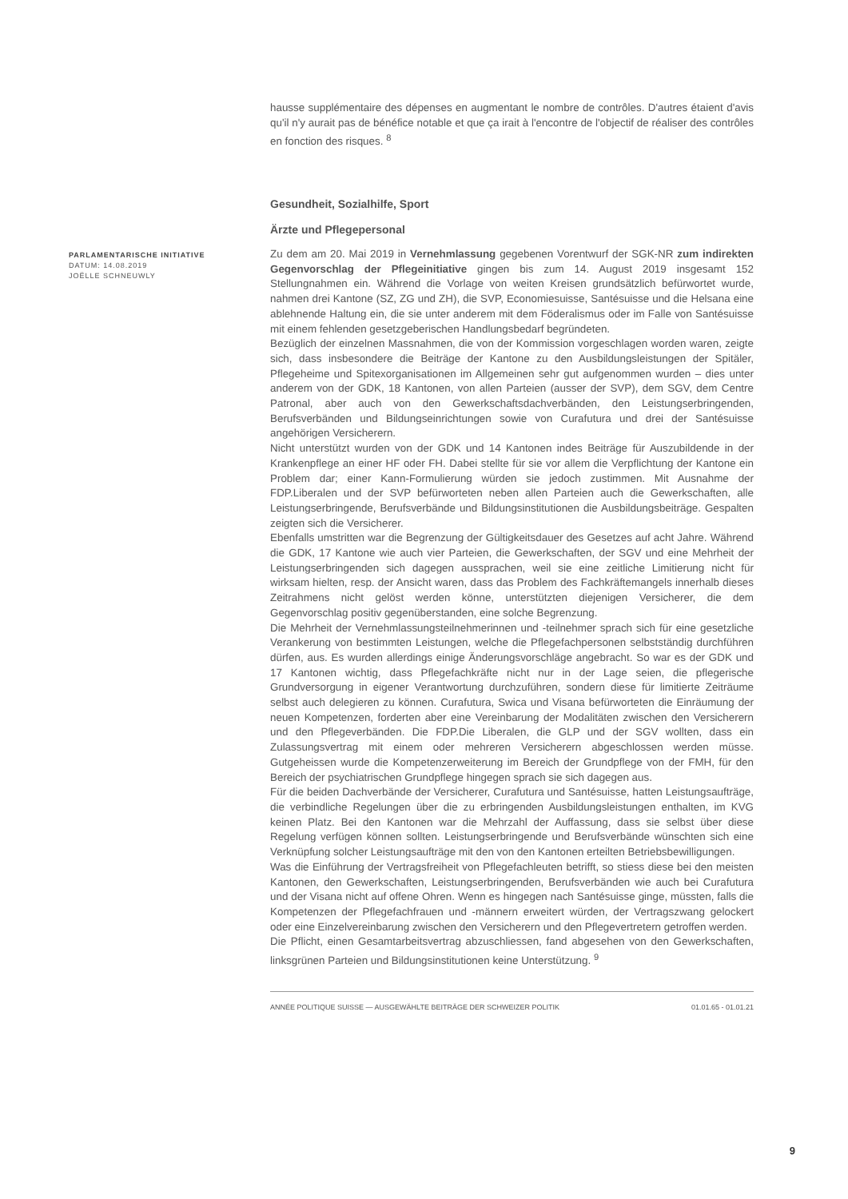hausse supplémentaire des dépenses en augmentant le nombre de contrôles. D'autres étaient d'avis qu'il n'y aurait pas de bénéfice notable et que ça irait à l'encontre de l'objectif de réaliser des contrôles en fonction des risques. <sup>8</sup>
Gesundheit, Sozialhilfe, Sport
Ärzte und Pflegepersonal
PARLAMENTARISCHE INITIATIVE
DATUM: 14.08.2019
JOËLLE SCHNEUWLY
Zu dem am 20. Mai 2019 in Vernehmlassung gegebenen Vorentwurf der SGK-NR zum indirekten Gegenvorschlag der Pflegeinitiative gingen bis zum 14. August 2019 insgesamt 152 Stellungnahmen ein. Während die Vorlage von weiten Kreisen grundsätzlich befürwortet wurde, nahmen drei Kantone (SZ, ZG und ZH), die SVP, Economiesuisse, Santésuisse und die Helsana eine ablehnende Haltung ein, die sie unter anderem mit dem Föderalismus oder im Falle von Santésuisse mit einem fehlenden gesetzgeberischen Handlungsbedarf begründeten.
Bezüglich der einzelnen Massnahmen, die von der Kommission vorgeschlagen worden waren, zeigte sich, dass insbesondere die Beiträge der Kantone zu den Ausbildungsleistungen der Spitäler, Pflegeheime und Spitexorganisationen im Allgemeinen sehr gut aufgenommen wurden – dies unter anderem von der GDK, 18 Kantonen, von allen Parteien (ausser der SVP), dem SGV, dem Centre Patronal, aber auch von den Gewerkschaftsdachverbänden, den Leistungserbringenden, Berufsverbänden und Bildungseinrichtungen sowie von Curafutura und drei der Santésuisse angehörigen Versicherern.
Nicht unterstützt wurden von der GDK und 14 Kantonen indes Beiträge für Auszubildende in der Krankenpflege an einer HF oder FH. Dabei stellte für sie vor allem die Verpflichtung der Kantone ein Problem dar; einer Kann-Formulierung würden sie jedoch zustimmen. Mit Ausnahme der FDP.Liberalen und der SVP befürworteten neben allen Parteien auch die Gewerkschaften, alle Leistungserbringende, Berufsverbände und Bildungsinstitutionen die Ausbildungsbeiträge. Gespalten zeigten sich die Versicherer.
Ebenfalls umstritten war die Begrenzung der Gültigkeitsdauer des Gesetzes auf acht Jahre. Während die GDK, 17 Kantone wie auch vier Parteien, die Gewerkschaften, der SGV und eine Mehrheit der Leistungserbringenden sich dagegen aussprachen, weil sie eine zeitliche Limitierung nicht für wirksam hielten, resp. der Ansicht waren, dass das Problem des Fachkräftemangels innerhalb dieses Zeitrahmens nicht gelöst werden könne, unterstützten diejenigen Versicherer, die dem Gegenvorschlag positiv gegenüberstanden, eine solche Begrenzung.
Die Mehrheit der Vernehmlassungsteilnehmerinnen und -teilnehmer sprach sich für eine gesetzliche Verankerung von bestimmten Leistungen, welche die Pflegefachpersonen selbstständig durchführen dürfen, aus. Es wurden allerdings einige Änderungsvorschläge angebracht. So war es der GDK und 17 Kantonen wichtig, dass Pflegefachkräfte nicht nur in der Lage seien, die pflegerische Grundversorgung in eigener Verantwortung durchzuführen, sondern diese für limitierte Zeiträume selbst auch delegieren zu können. Curafutura, Swica und Visana befürworteten die Einräumung der neuen Kompetenzen, forderten aber eine Vereinbarung der Modalitäten zwischen den Versicherern und den Pflegeverbänden. Die FDP.Die Liberalen, die GLP und der SGV wollten, dass ein Zulassungsvertrag mit einem oder mehreren Versicherern abgeschlossen werden müsse. Gutgeheissen wurde die Kompetenzerweiterung im Bereich der Grundpflege von der FMH, für den Bereich der psychiatrischen Grundpflege hingegen sprach sie sich dagegen aus.
Für die beiden Dachverbände der Versicherer, Curafutura und Santésuisse, hatten Leistungsaufträge, die verbindliche Regelungen über die zu erbringenden Ausbildungsleistungen enthalten, im KVG keinen Platz. Bei den Kantonen war die Mehrzahl der Auffassung, dass sie selbst über diese Regelung verfügen können sollten. Leistungserbringende und Berufsverbände wünschten sich eine Verknüpfung solcher Leistungsaufträge mit den von den Kantonen erteilten Betriebsbewilligungen.
Was die Einführung der Vertragsfreiheit von Pflegefachleuten betrifft, so stiess diese bei den meisten Kantonen, den Gewerkschaften, Leistungserbringenden, Berufsverbänden wie auch bei Curafutura und der Visana nicht auf offene Ohren. Wenn es hingegen nach Santésuisse ginge, müssten, falls die Kompetenzen der Pflegefachfrauen und -männern erweitert würden, der Vertragszwang gelockert oder eine Einzelvereinbarung zwischen den Versicherern und den Pflegevertretern getroffen werden.
Die Pflicht, einen Gesamtarbeitsvertrag abzuschliessen, fand abgesehen von den Gewerkschaften, linksgrünen Parteien und Bildungsinstitutionen keine Unterstützung. <sup>9</sup>
ANNÉE POLITIQUE SUISSE — AUSGEWÄHLTE BEITRÄGE DER SCHWEIZER POLITIK 01.01.65 - 01.01.21
9